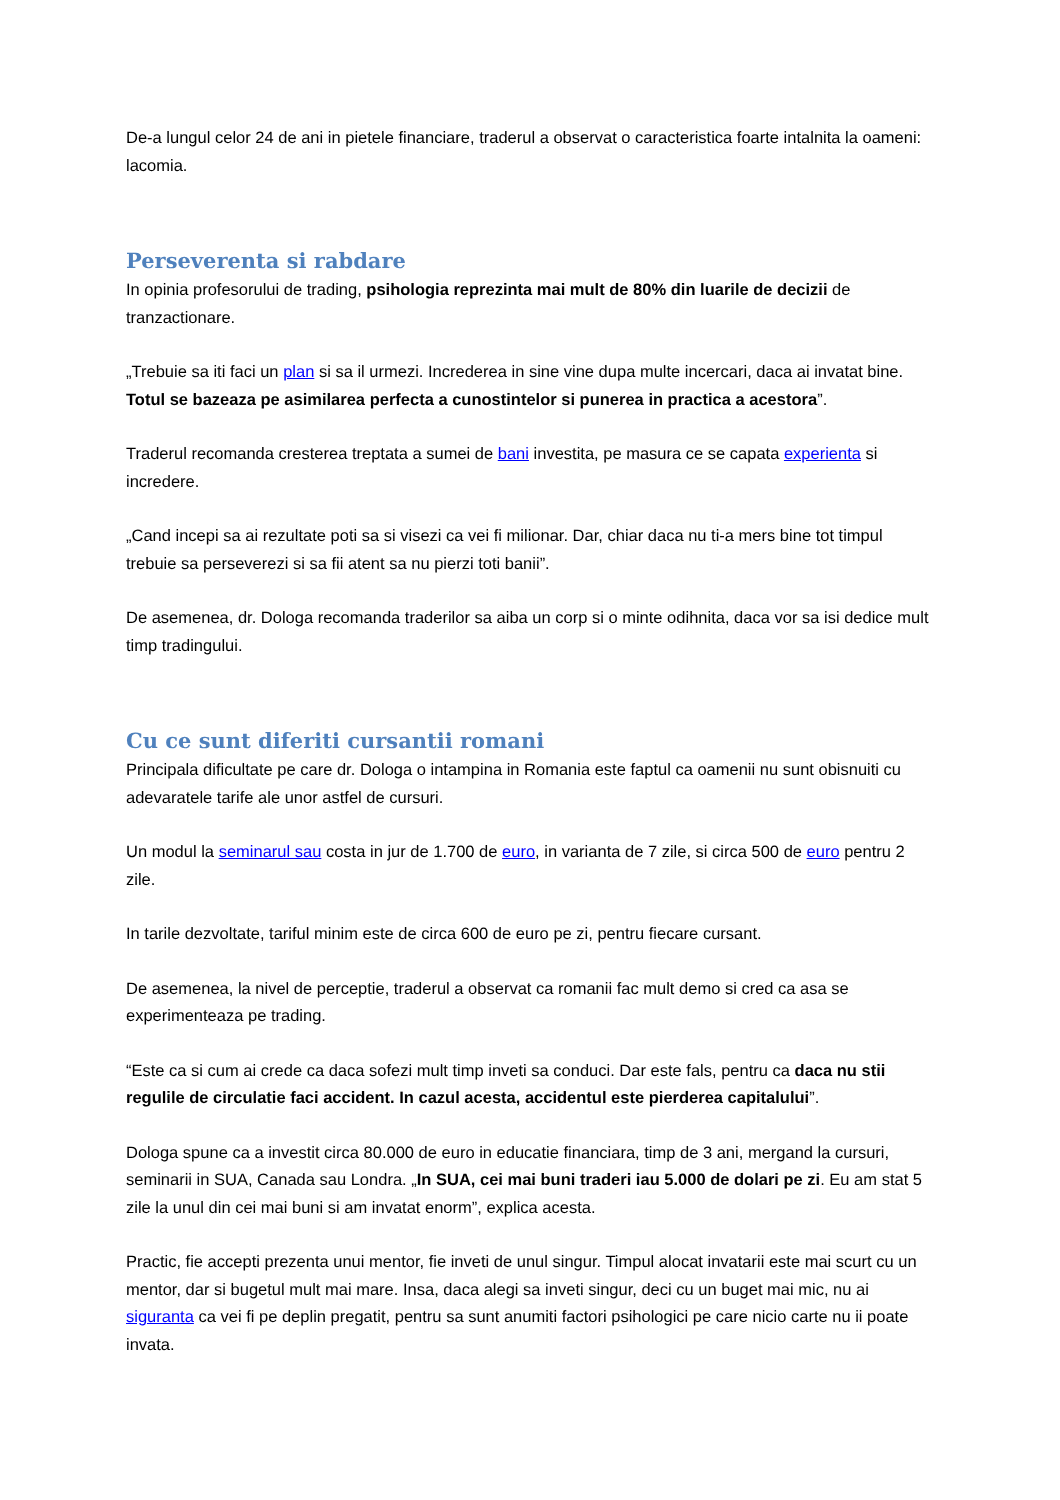De-a lungul celor 24 de ani in pietele financiare, traderul a observat o caracteristica foarte intalnita la oameni: lacomia.
Perseverenta si rabdare
In opinia profesorului de trading, psihologia reprezinta mai mult de 80% din luarile de decizii de tranzactionare.
„Trebuie sa iti faci un plan si sa il urmezi. Increderea in sine vine dupa multe incercari, daca ai invatat bine. Totul se bazeaza pe asimilarea perfecta a cunostintelor si punerea in practica a acestora”.
Traderul recomanda cresterea treptata a sumei de bani investita, pe masura ce se capata experienta si incredere.
„Cand incepi sa ai rezultate poti sa si visezi ca vei fi milionar. Dar, chiar daca nu ti-a mers bine tot timpul trebuie sa perseverezi si sa fii atent sa nu pierzi toti banii”.
De asemenea, dr. Dologa recomanda traderilor sa aiba un corp si o minte odihnita, daca vor sa isi dedice mult timp tradingului.
Cu ce sunt diferiti cursantii romani
Principala dificultate pe care dr. Dologa o intampina in Romania este faptul ca oamenii nu sunt obisnuiti cu adevaratele tarife ale unor astfel de cursuri.
Un modul la seminarul sau costa in jur de 1.700 de euro, in varianta de 7 zile, si circa 500 de euro pentru 2 zile.
In tarile dezvoltate, tariful minim este de circa 600 de euro pe zi, pentru fiecare cursant.
De asemenea, la nivel de perceptie, traderul a observat ca romanii fac mult demo si cred ca asa se experimenteaza pe trading.
“Este ca si cum ai crede ca daca sofezi mult timp inveti sa conduci. Dar este fals, pentru ca daca nu stii regulile de circulatie faci accident. In cazul acesta, accidentul este pierderea capitalului”.
Dologa spune ca a investit circa 80.000 de euro in educatie financiara, timp de 3 ani, mergand la cursuri, seminarii in SUA, Canada sau Londra. „In SUA, cei mai buni traderi iau 5.000 de dolari pe zi. Eu am stat 5 zile la unul din cei mai buni si am invatat enorm”, explica acesta.
Practic, fie accepti prezenta unui mentor, fie inveti de unul singur. Timpul alocat invatarii este mai scurt cu un mentor, dar si bugetul mult mai mare. Insa, daca alegi sa inveti singur, deci cu un buget mai mic, nu ai siguranta ca vei fi pe deplin pregatit, pentru sa sunt anumiti factori psihologici pe care nicio carte nu ii poate invata.